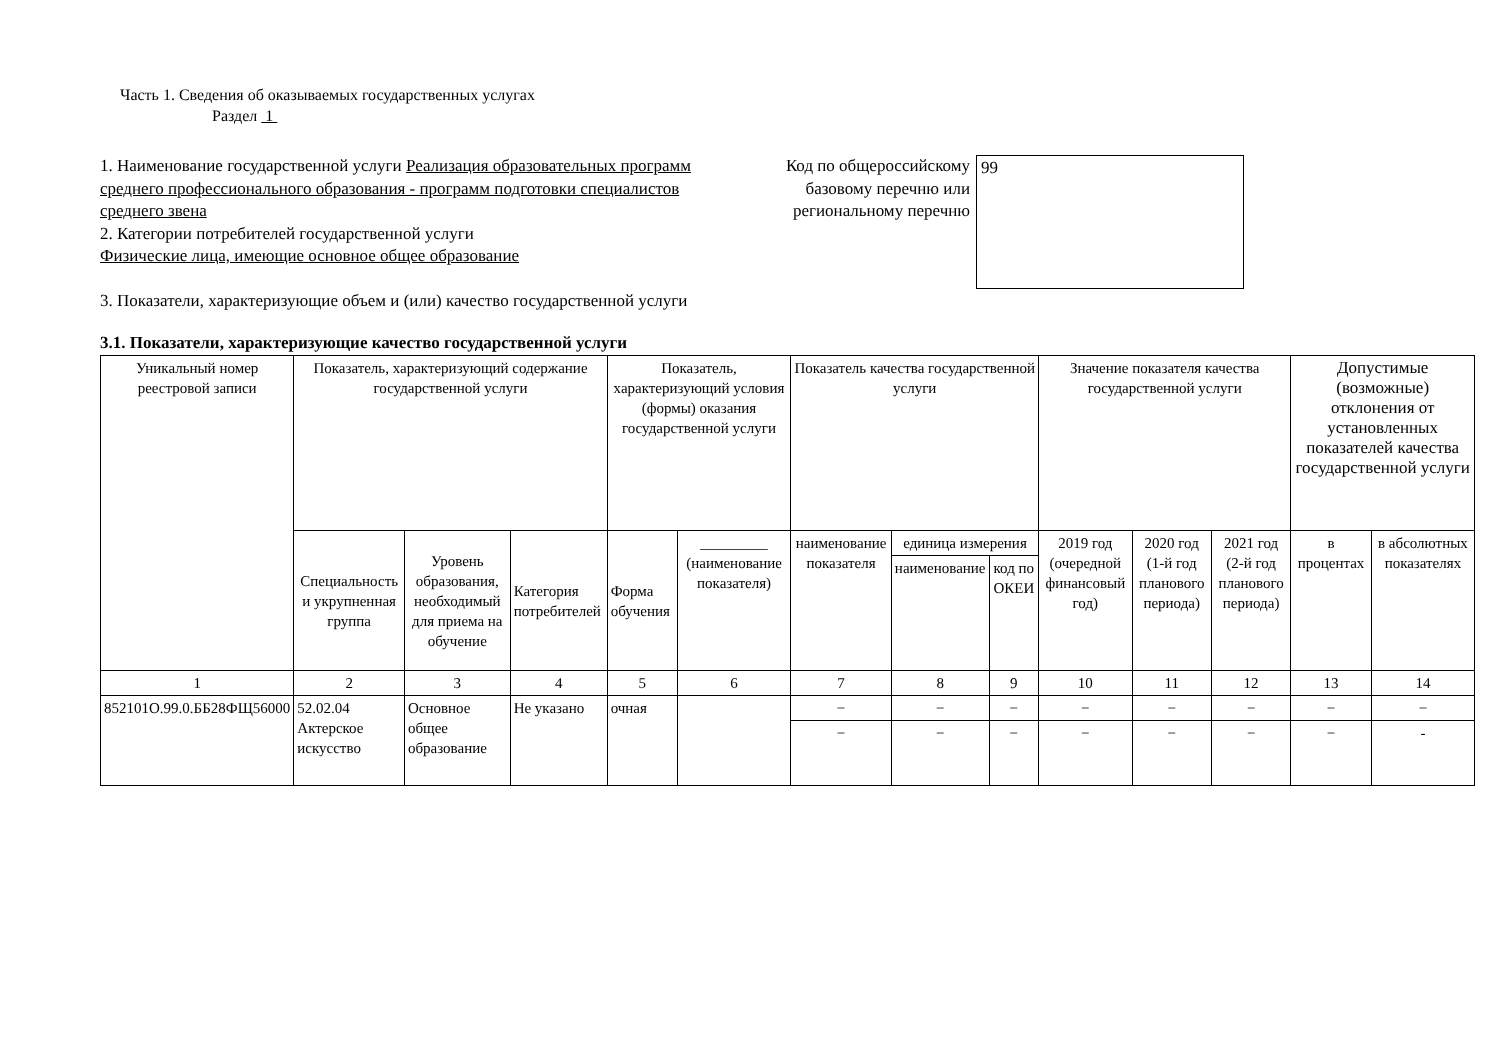Часть 1. Сведения об оказываемых государственных услугах
Раздел 1
1. Наименование государственной услуги Реализация образовательных программ среднего профессионального образования - программ подготовки специалистов среднего звена
2. Категории потребителей государственной услуги
Физические лица, имеющие основное общее образование
Код по общероссийскому базовому перечню или региональному перечню
99
3. Показатели, характеризующие объем и (или) качество государственной услуги
3.1. Показатели, характеризующие качество государственной услуги
| Уникальный номер реестровой записи | Показатель, характеризующий содержание государственной услуги | | | Показатель, характеризующий условия (формы) оказания государственной услуги | | Показатель качества государственной услуги | | | Значение показателя качества государственной услуги | | | Допустимые (возможные) отклонения от установленных показателей качества государственной услуги | |
| --- | --- | --- | --- | --- | --- | --- | --- | --- | --- | --- | --- | --- | --- |
| | Специальность и укрупненная группа | Уровень образования, необходимый для приема на обучение | Категория потребителей | Форма обучения | _________ (наименование показателя) | наименование показателя | единица измерения | | 2019 год (очередной финансовый год) | 2020 год (1-й год планового периода) | 2021 год (2-й год планового периода) | в процентах | в абсолютных показателях |
| | | | | | | | наименование | код по ОКЕИ | | | | | |
| 1 | 2 | 3 | 4 | 5 | 6 | 7 | 8 | 9 | 10 | 11 | 12 | 13 | 14 |
| 852101О.99.0.ББ28ФЩ56000 | 52.02.04 Актерское искусство | Основное общее образование | Не указано | очная | | − | − | − | − | − | − | − | − |
| | | | | | | − | − | − | − | − | − | − | - |